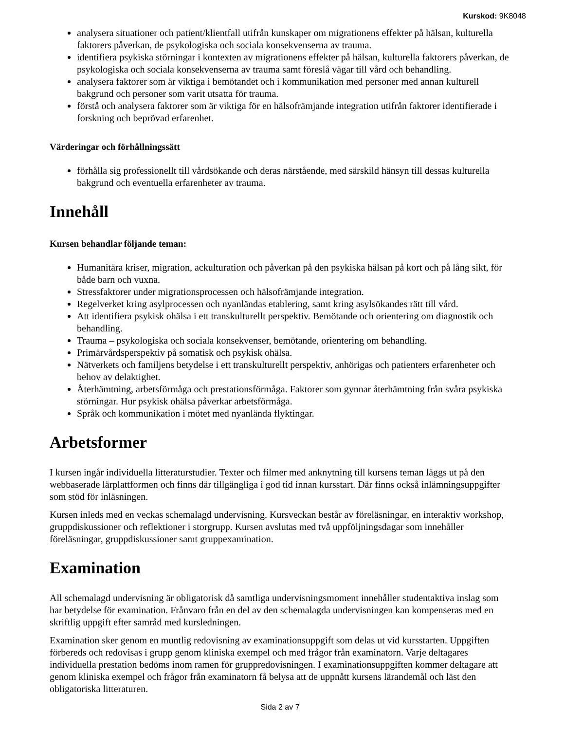Kurskod: 9K8048
analysera situationer och patient/klientfall utifrån kunskaper om migrationens effekter på hälsan, kulturella faktorers påverkan, de psykologiska och sociala konsekvenserna av trauma.
identifiera psykiska störningar i kontexten av migrationens effekter på hälsan, kulturella faktorers påverkan, de psykologiska och sociala konsekvenserna av trauma samt föreslå vägar till vård och behandling.
analysera faktorer som är viktiga i bemötandet och i kommunikation med personer med annan kulturell bakgrund och personer som varit utsatta för trauma.
förstå och analysera faktorer som är viktiga för en hälsofrämjande integration utifrån faktorer identifierade i forskning och beprövad erfarenhet.
Värderingar och förhållningssätt
förhålla sig professionellt till vårdsökande och deras närstående, med särskild hänsyn till dessas kulturella bakgrund och eventuella erfarenheter av trauma.
Innehåll
Kursen behandlar följande teman:
Humanitära kriser, migration, ackulturation och påverkan på den psykiska hälsan på kort och på lång sikt, för både barn och vuxna.
Stressfaktorer under migrationsprocessen och hälsofrämjande integration.
Regelverket kring asylprocessen och nyanländas etablering, samt kring asylsökandes rätt till vård.
Att identifiera psykisk ohälsa i ett transkulturellt perspektiv. Bemötande och orientering om diagnostik och behandling.
Trauma – psykologiska och sociala konsekvenser, bemötande, orientering om behandling.
Primärvårdsperspektiv på somatisk och psykisk ohälsa.
Nätverkets och familjens betydelse i ett transkulturellt perspektiv, anhörigas och patienters erfarenheter och behov av delaktighet.
Återhämtning, arbetsförmåga och prestationsförmåga. Faktorer som gynnar återhämtning från svåra psykiska störningar. Hur psykisk ohälsa påverkar arbetsförmåga.
Språk och kommunikation i mötet med nyanlända flyktingar.
Arbetsformer
I kursen ingår individuella litteraturstudier. Texter och filmer med anknytning till kursens teman läggs ut på den webbaserade lärplattformen och finns där tillgängliga i god tid innan kursstart. Där finns också inlämningsuppgifter som stöd för inläsningen.
Kursen inleds med en veckas schemalagd undervisning. Kursveckan består av föreläsningar, en interaktiv workshop, gruppdiskussioner och reflektioner i storgrupp. Kursen avslutas med två uppföljningsdagar som innehåller föreläsningar, gruppdiskussioner samt gruppexamination.
Examination
All schemalagd undervisning är obligatorisk då samtliga undervisningsmoment innehåller studentaktiva inslag som har betydelse för examination. Frånvaro från en del av den schemalagda undervisningen kan kompenseras med en skriftlig uppgift efter samråd med kursledningen.
Examination sker genom en muntlig redovisning av examinationsuppgift som delas ut vid kursstarten. Uppgiften förbereds och redovisas i grupp genom kliniska exempel och med frågor från examinatorn. Varje deltagares individuella prestation bedöms inom ramen för gruppredovisningen. I examinationsuppgiften kommer deltagare att genom kliniska exempel och frågor från examinatorn få belysa att de uppnått kursens lärandemål och läst den obligatoriska litteraturen.
Sida 2 av 7